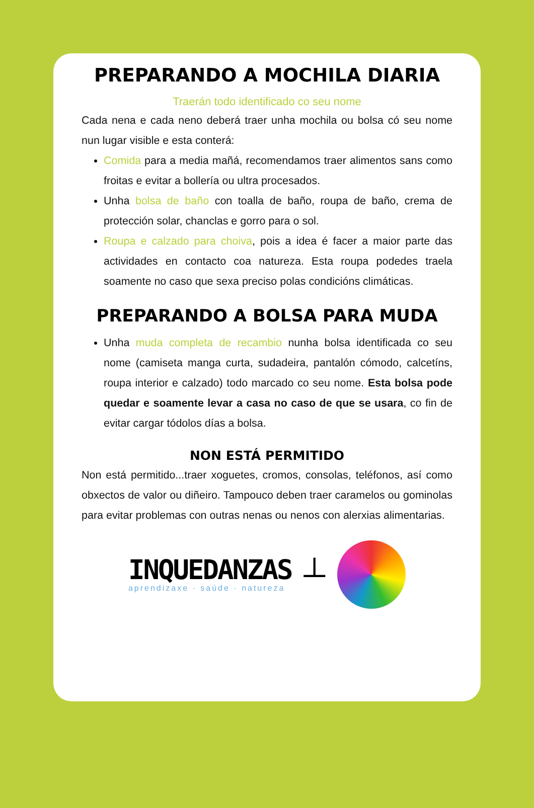PREPARANDO A MOCHILA DIARIA
Traerán todo identificado co seu nome
Cada nena e cada neno deberá traer unha mochila ou bolsa có seu nome nun lugar visible e esta conterá:
Comida para a media mañá, recomendamos traer alimentos sans como froitas e evitar a bollería ou ultra procesados.
Unha bolsa de baño con toalla de baño, roupa de baño, crema de protección solar, chanclas e gorro para o sol.
Roupa e calzado para choiva, pois a idea é facer a maior parte das actividades en contacto coa natureza. Esta roupa podedes traela soamente no caso que sexa preciso polas condicións climáticas.
PREPARANDO A BOLSA PARA MUDA
Unha muda completa de recambio nunha bolsa identificada co seu nome (camiseta manga curta, sudadeira, pantalón cómodo, calcetíns, roupa interior e calzado) todo marcado co seu nome. Esta bolsa pode quedar e soamente levar a casa no caso de que se usara, co fin de evitar cargar tódolos días a bolsa.
NON ESTÁ PERMITIDO
Non está permitido...traer xoguetes, cromos, consolas, teléfonos, así como obxectos de valor ou diñeiro. Tampouco deben traer caramelos ou gominolas para evitar problemas con outras nenas ou nenos con alerxias alimentarias.
INQUEDANZAS
aprendizaxe · saúde · natureza
┴